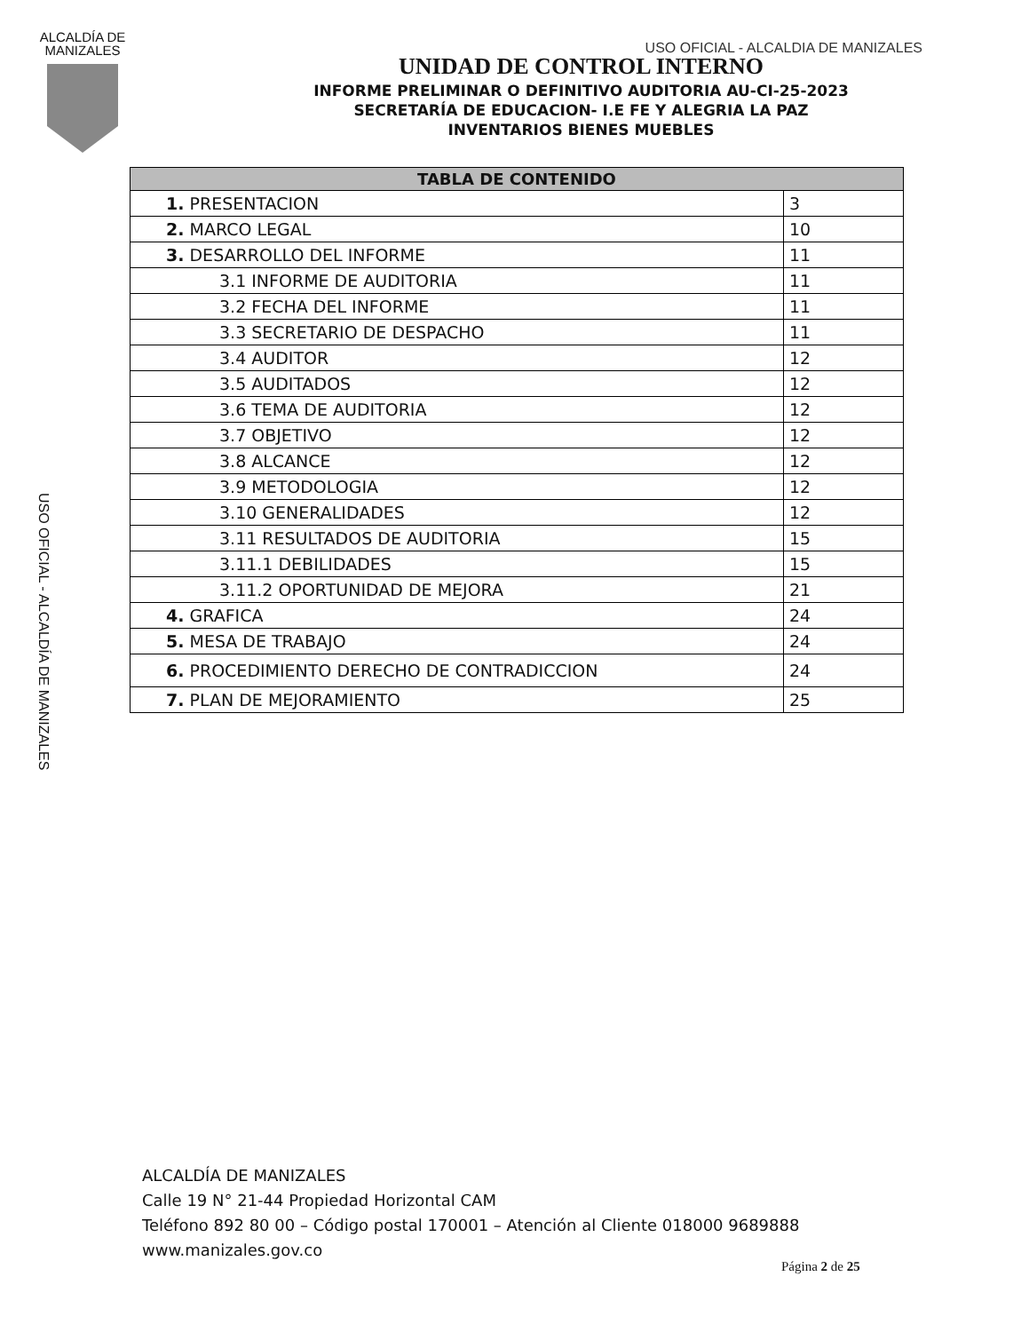ALCALDÍA DE
MANIZALES
USO OFICIAL - ALCALDIA DE MANIZALES
USO OFICIAL - ALCALDÍA DE MANIZALES
UNIDAD DE CONTROL INTERNO
INFORME PRELIMINAR O DEFINITIVO AUDITORIA AU-CI-25-2023
SECRETARÍA DE EDUCACION- I.E FE Y ALEGRIA LA PAZ
INVENTARIOS BIENES MUEBLES
| TABLA DE CONTENIDO | |
| --- | --- |
| 1. PRESENTACION | 3 |
| 2. MARCO LEGAL | 10 |
| 3. DESARROLLO DEL INFORME | 11 |
| 3.1 INFORME DE AUDITORIA | 11 |
| 3.2 FECHA DEL INFORME | 11 |
| 3.3 SECRETARIO DE DESPACHO | 11 |
| 3.4 AUDITOR | 12 |
| 3.5 AUDITADOS | 12 |
| 3.6 TEMA DE AUDITORIA | 12 |
| 3.7 OBJETIVO | 12 |
| 3.8 ALCANCE | 12 |
| 3.9 METODOLOGIA | 12 |
| 3.10 GENERALIDADES | 12 |
| 3.11 RESULTADOS DE AUDITORIA | 15 |
| 3.11.1 DEBILIDADES | 15 |
| 3.11.2 OPORTUNIDAD DE MEJORA | 21 |
| 4. GRAFICA | 24 |
| 5. MESA DE TRABAJO | 24 |
| 6. PROCEDIMIENTO DERECHO DE CONTRADICCION | 24 |
| 7. PLAN DE MEJORAMIENTO | 25 |
ALCALDÍA DE MANIZALES
Calle 19 N° 21-44 Propiedad Horizontal CAM
Teléfono 892 80 00 – Código postal 170001 – Atención al Cliente 018000 9689888
www.manizales.gov.co
Página 2 de 25